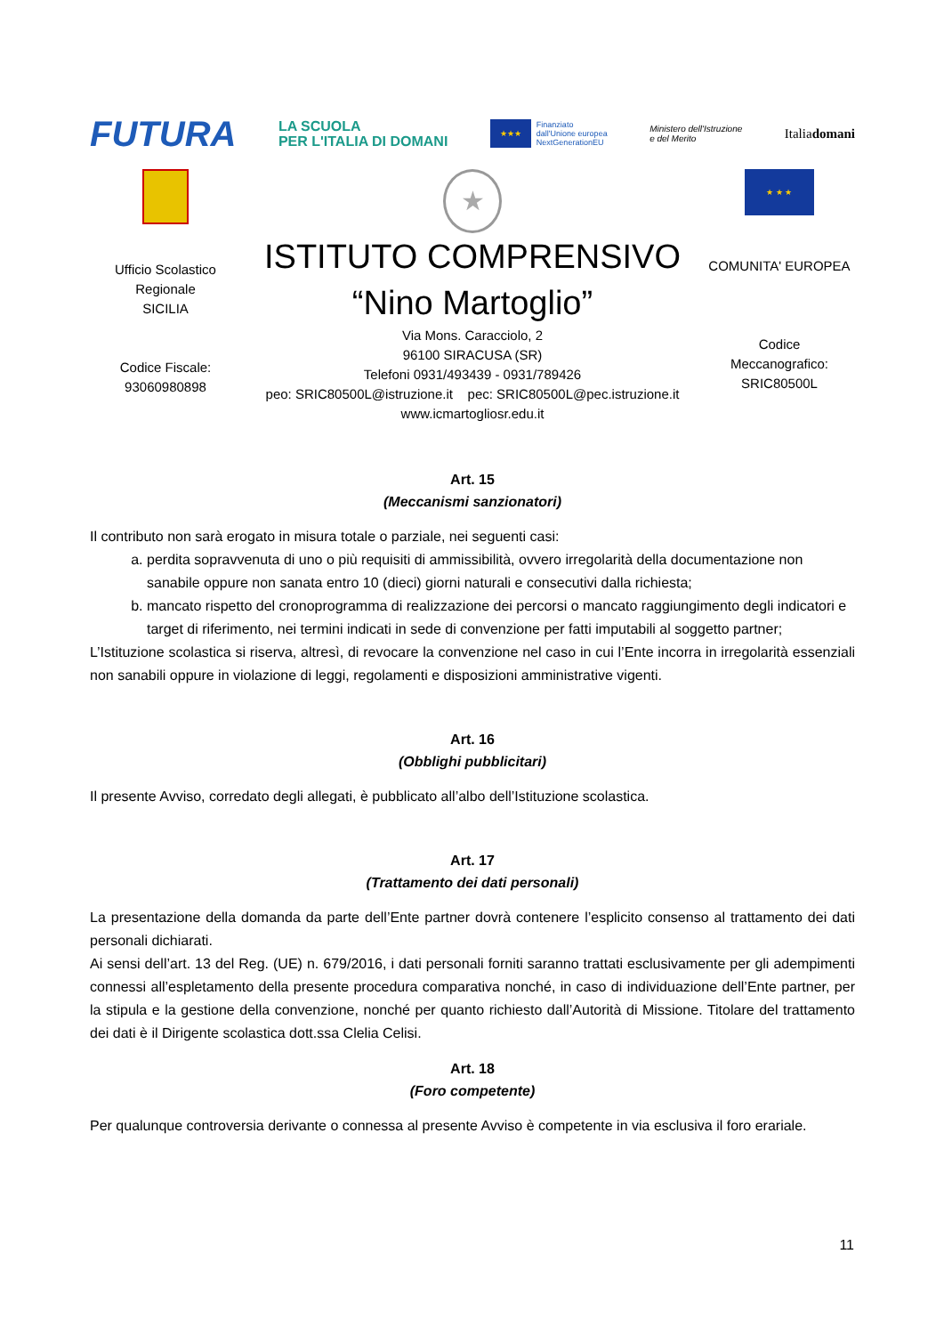FUTURA LA SCUOLA
PER L'ITALIA DI DOMANI ★★★ Finanziato
dall'Unione europea
NextGenerationEU Ministero dell'Istruzione
e del Merito Italiadomani
Ufficio Scolastico
Regionale
SICILIA
Codice Fiscale:
93060980898
★
ISTITUTO COMPRENSIVO
“Nino Martoglio”
Via Mons. Caracciolo, 2
96100 SIRACUSA (SR)
Telefoni 0931/493439 - 0931/789426
peo: SRIC80500L@istruzione.it pec: SRIC80500L@pec.istruzione.it
www.icmartogliosr.edu.it
★ ★ ★
COMUNITA' EUROPEA
Codice
Meccanografico:
SRIC80500L
Art. 15
(Meccanismi sanzionatori)
Il contributo non sarà erogato in misura totale o parziale, nei seguenti casi:
a. perdita sopravvenuta di uno o più requisiti di ammissibilità, ovvero irregolarità della documentazione non sanabile oppure non sanata entro 10 (dieci) giorni naturali e consecutivi dalla richiesta;
b. mancato rispetto del cronoprogramma di realizzazione dei percorsi o mancato raggiungimento degli indicatori e target di riferimento, nei termini indicati in sede di convenzione per fatti imputabili al soggetto partner;
L’Istituzione scolastica si riserva, altresì, di revocare la convenzione nel caso in cui l’Ente incorra in irregolarità essenziali non sanabili oppure in violazione di leggi, regolamenti e disposizioni amministrative vigenti.
Art. 16
(Obblighi pubblicitari)
Il presente Avviso, corredato degli allegati, è pubblicato all’albo dell’Istituzione scolastica.
Art. 17
(Trattamento dei dati personali)
La presentazione della domanda da parte dell’Ente partner dovrà contenere l’esplicito consenso al trattamento dei dati personali dichiarati.
Ai sensi dell’art. 13 del Reg. (UE) n. 679/2016, i dati personali forniti saranno trattati esclusivamente per gli adempimenti connessi all’espletamento della presente procedura comparativa nonché, in caso di individuazione dell’Ente partner, per la stipula e la gestione della convenzione, nonché per quanto richiesto dall’Autorità di Missione. Titolare del trattamento dei dati è il Dirigente scolastica dott.ssa Clelia Celisi.
Art. 18
(Foro competente)
Per qualunque controversia derivante o connessa al presente Avviso è competente in via esclusiva il foro erariale.
11